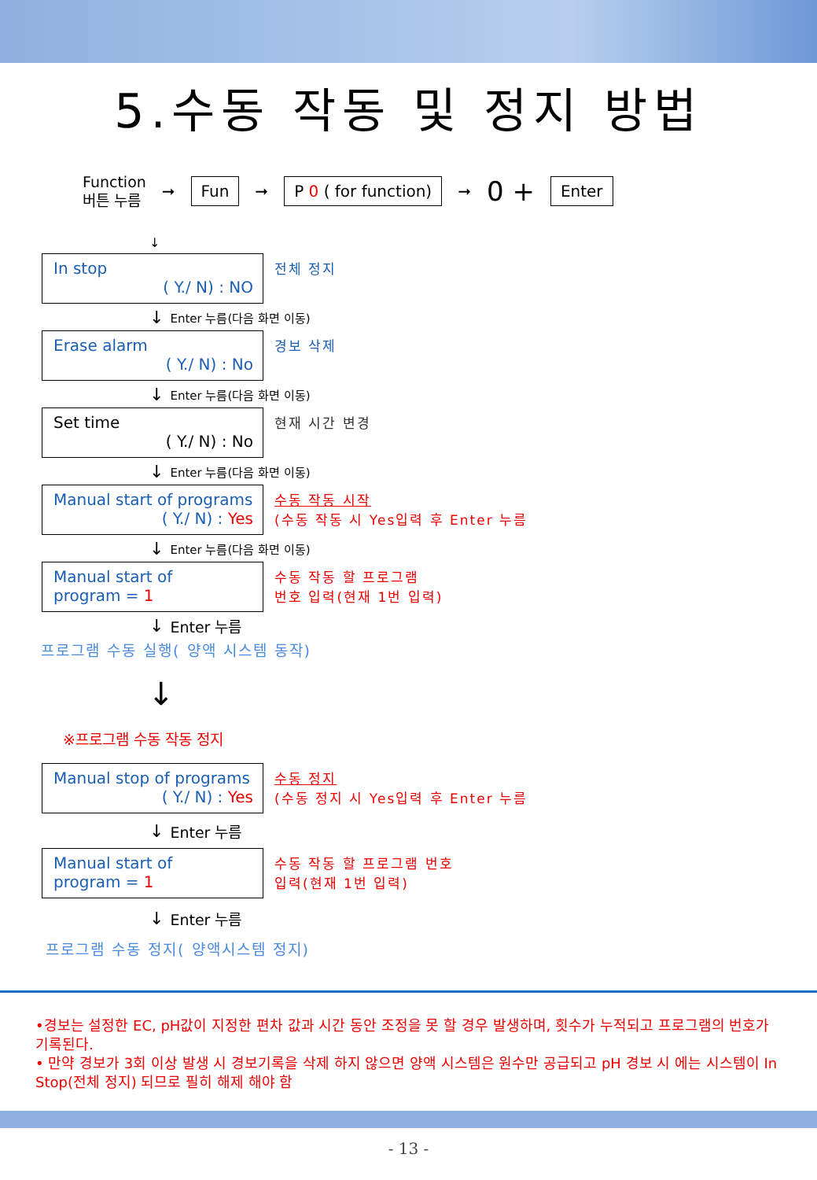5.수동 작동 및 정지 방법
Function
버튼 누름
➞
Fun
➞
P 0 ( for function)
➞ 0 +
Enter
↓
In stop
( Y./ N) : NO
전체 정지
↓ Enter 누름(다음 화면 이동)
Erase alarm
( Y./ N) : No
경보 삭제
↓ Enter 누름(다음 화면 이동)
Set time
( Y./ N) : No
현재 시간 변경
↓ Enter 누름(다음 화면 이동)
Manual start of programs
( Y./ N) : Yes
수동 작동 시작
(수동 작동 시 Yes입력 후 Enter 누름
↓ Enter 누름(다음 화면 이동)
Manual start of
program = 1
수동 작동 할 프로그램
번호 입력(현재 1번 입력)
↓ Enter 누름
프로그램 수동 실행( 양액 시스템 동작)
↓
※프로그램 수동 작동 정지
Manual stop of programs
( Y./ N) : Yes
수동 정지
(수동 정지 시 Yes입력 후 Enter 누름
↓ Enter 누름
Manual start of
program = 1
수동 작동 할 프로그램 번호
입력(현재 1번 입력)
↓ Enter 누름
프로그램 수동 정지( 양액시스템 정지)
•경보는 설정한 EC, pH값이 지정한 편차 값과 시간 동안 조정을 못 할 경우 발생하며, 횟수가 누적되고 프로그램의 번호가 기록된다.
• 만약 경보가 3회 이상 발생 시 경보기록을 삭제 하지 않으면 양액 시스템은 원수만 공급되고 pH 경보 시 에는 시스템이 In Stop(전체 정지) 되므로 필히 해제 해야 함
- 13 -